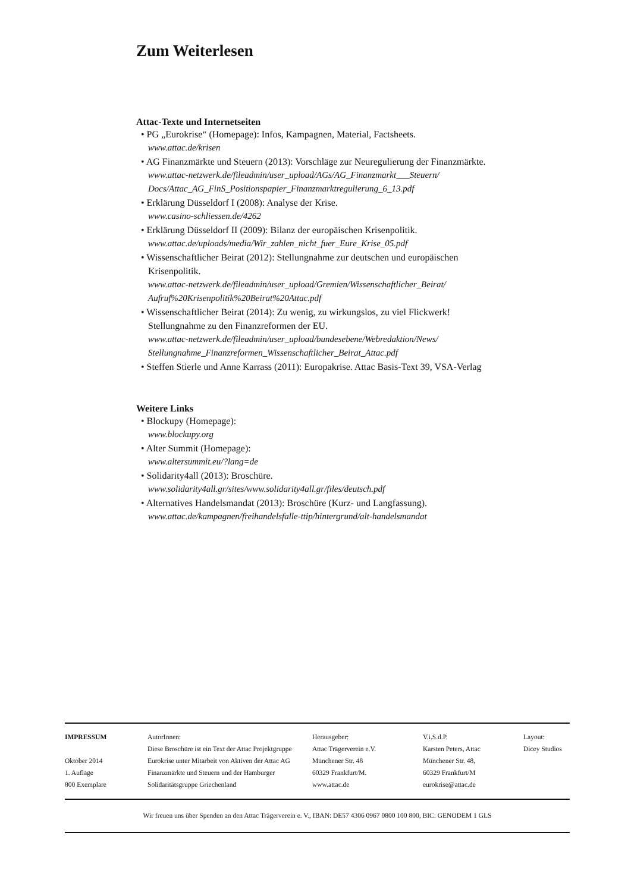Zum Weiterlesen
Attac-Texte und Internetseiten
• PG „Eurokrise“ (Homepage): Infos, Kampagnen, Material, Factsheets.
www.attac.de/krisen
• AG Finanzmärkte und Steuern (2013): Vorschläge zur Neuregulierung der Finanzmärkte.
www.attac-netzwerk.de/fileadmin/user_upload/AGs/AG_Finanzmarkt___Steuern/ Docs/Attac_AG_FinS_Positionspapier_Finanzmarktregulierung_6_13.pdf
• Erklärung Düsseldorf I (2008): Analyse der Krise.
www.casino-schliessen.de/4262
• Erklärung Düsseldorf II (2009): Bilanz der europäischen Krisenpolitik.
www.attac.de/uploads/media/Wir_zahlen_nicht_fuer_Eure_Krise_05.pdf
• Wissenschaftlicher Beirat (2012): Stellungnahme zur deutschen und europäischen Krisenpolitik.
www.attac-netzwerk.de/fileadmin/user_upload/Gremien/Wissenschaftlicher_Beirat/ Aufruf%20Krisenpolitik%20Beirat%20Attac.pdf
• Wissenschaftlicher Beirat (2014): Zu wenig, zu wirkungslos, zu viel Flickwerk! Stellungnahme zu den Finanzreformen der EU.
www.attac-netzwerk.de/fileadmin/user_upload/bundesebene/Webredaktion/News/ Stellungnahme_Finanzreformen_Wissenschaftlicher_Beirat_Attac.pdf
• Steffen Stierle und Anne Karrass (2011): Europakrise. Attac Basis-Text 39, VSA-Verlag
Weitere Links
• Blockupy (Homepage):
www.blockupy.org
• Alter Summit (Homepage):
www.altersummit.eu/?lang=de
• Solidarity4all (2013): Broschüre.
www.solidarity4all.gr/sites/www.solidarity4all.gr/files/deutsch.pdf
• Alternatives Handelsmandat (2013): Broschüre (Kurz- und Langfassung).
www.attac.de/kampagnen/freihandelsfalle-ttip/hintergrund/alt-handelsmandat
IMPRESSUM
Oktober 2014
1. Auflage
800 Exemplare
AutorInnen:
Diese Broschüre ist ein Text der Attac Projektgruppe Eurokrise unter Mitarbeit von Aktiven der Attac AG Finanzmärkte und Steuern und der Hamburger Solidaritätsgruppe Griechenland
Herausgeber:
Attac Trägerverein e.V.
Münchener Str. 48
60329 Frankfurt/M.
www.attac.de
V.i.S.d.P.
Karsten Peters, Attac
Münchener Str. 48,
60329 Frankfurt/M
eurokrise@attac.de
Layout:
Dicey Studios
Wir freuen uns über Spenden an den Attac Trägerverein e. V., IBAN: DE57 4306 0967 0800 100 800, BIC: GENODEM 1 GLS